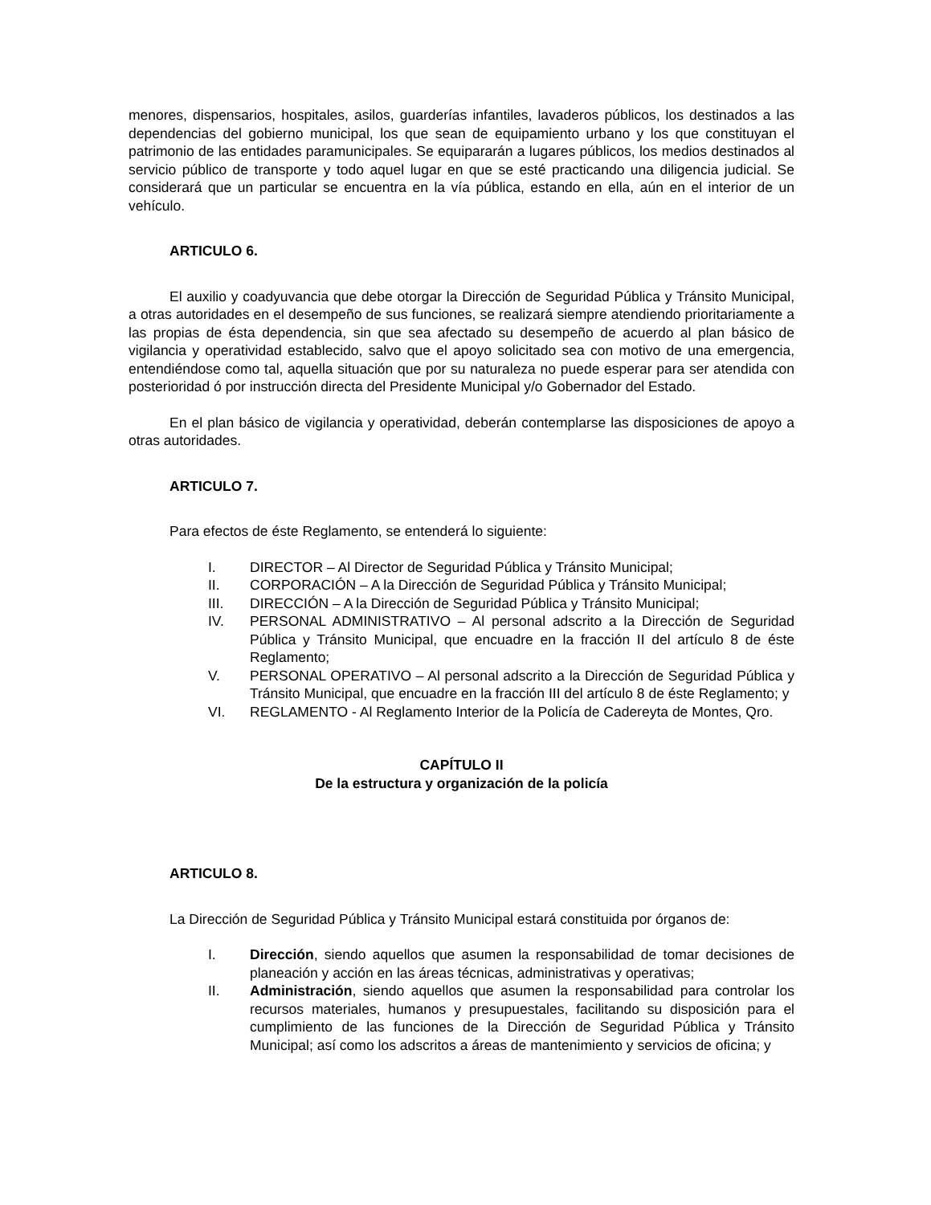menores, dispensarios, hospitales, asilos, guarderías infantiles, lavaderos públicos, los destinados a las dependencias del gobierno municipal, los que sean de equipamiento urbano y los que constituyan el patrimonio de las entidades paramunicipales. Se equipararán a lugares públicos, los medios destinados al servicio público de transporte y todo aquel lugar en que se esté practicando una diligencia judicial. Se considerará que un particular se encuentra en la vía pública, estando en ella, aún en el interior de un vehículo.
ARTICULO 6.
El auxilio y coadyuvancia que debe otorgar la Dirección de Seguridad Pública y Tránsito Municipal, a otras autoridades en el desempeño de sus funciones, se realizará siempre atendiendo prioritariamente a las propias de ésta dependencia, sin que sea afectado su desempeño de acuerdo al plan básico de vigilancia y operatividad establecido, salvo que el apoyo solicitado sea con motivo de una emergencia, entendiéndose como tal, aquella situación que por su naturaleza no puede esperar para ser atendida con posterioridad ó por instrucción directa del Presidente Municipal y/o Gobernador del Estado.
En el plan básico de vigilancia y operatividad, deberán contemplarse las disposiciones de apoyo a otras autoridades.
ARTICULO 7.
Para efectos de éste Reglamento, se entenderá lo siguiente:
I. DIRECTOR – Al Director de Seguridad Pública y Tránsito Municipal;
II. CORPORACIÓN – A la Dirección de Seguridad Pública y Tránsito Municipal;
III. DIRECCIÓN – A la Dirección de Seguridad Pública y Tránsito Municipal;
IV. PERSONAL ADMINISTRATIVO – Al personal adscrito a la Dirección de Seguridad Pública y Tránsito Municipal, que encuadre en la fracción II del artículo 8 de éste Reglamento;
V. PERSONAL OPERATIVO – Al personal adscrito a la Dirección de Seguridad Pública y Tránsito Municipal, que encuadre en la fracción III del artículo 8 de éste Reglamento; y
VI. REGLAMENTO - Al Reglamento Interior de la Policía de Cadereyta de Montes, Qro.
CAPÍTULO II
De la estructura y organización de la policía
ARTICULO 8.
La Dirección de Seguridad Pública y Tránsito Municipal estará constituida por órganos de:
I. Dirección, siendo aquellos que asumen la responsabilidad de tomar decisiones de planeación y acción en las áreas técnicas, administrativas y operativas;
II. Administración, siendo aquellos que asumen la responsabilidad para controlar los recursos materiales, humanos y presupuestales, facilitando su disposición para el cumplimiento de las funciones de la Dirección de Seguridad Pública y Tránsito Municipal; así como los adscritos a áreas de mantenimiento y servicios de oficina; y